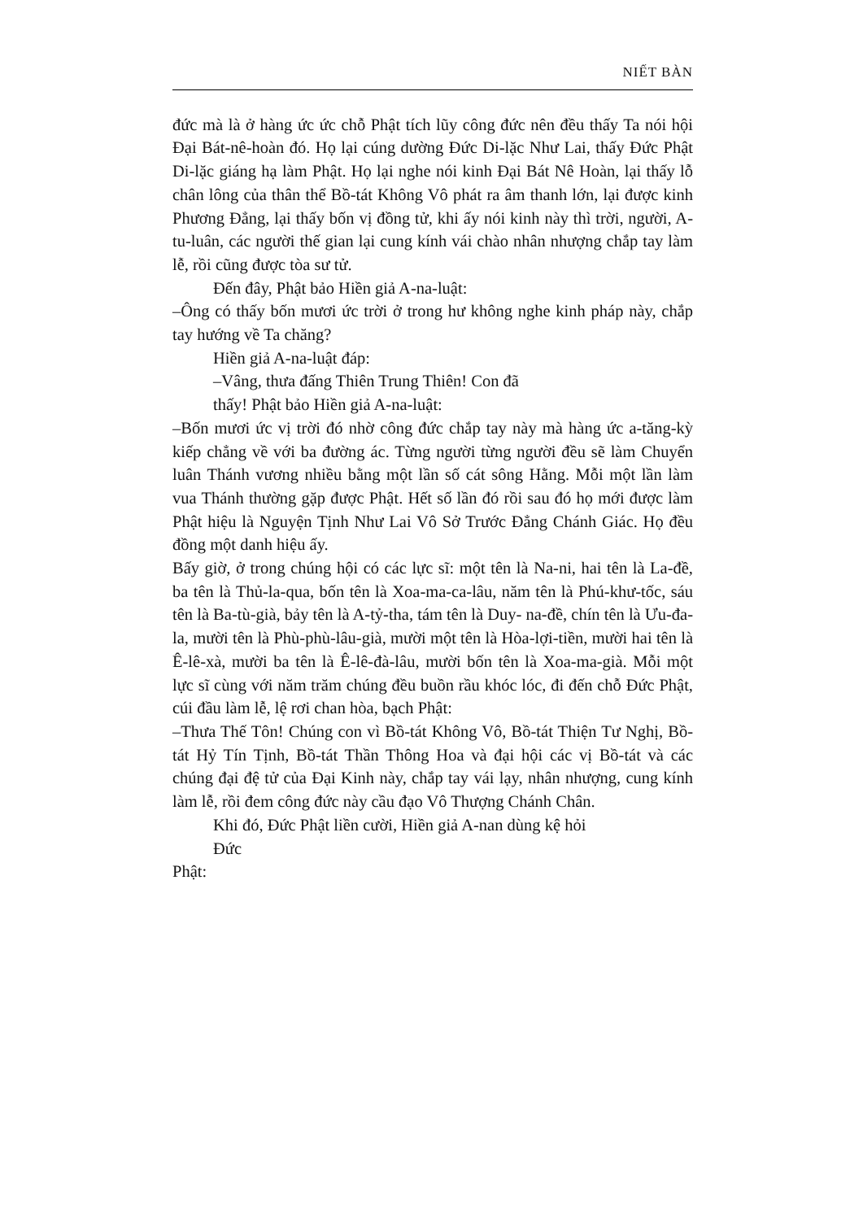NIẾT BÀN
đức mà là ở hàng ức ức chỗ Phật tích lũy công đức nên đều thấy Ta nói hội Đại Bát-nê-hoàn đó. Họ lại cúng dường Đức Di-lặc Như Lai, thấy Đức Phật Di-lặc giáng hạ làm Phật. Họ lại nghe nói kinh Đại Bát Nê Hoàn, lại thấy lỗ chân lông của thân thể Bồ-tát Không Vô phát ra âm thanh lớn, lại được kinh Phương Đẳng, lại thấy bốn vị đồng tử, khi ấy nói kinh này thì trời, người, A-tu-luân, các người thế gian lại cung kính vái chào nhân nhượng chắp tay làm lễ, rồi cũng được tòa sư tử.
Đến đây, Phật bảo Hiền giả A-na-luật:
–Ông có thấy bốn mươi ức trời ở trong hư không nghe kinh pháp này, chắp tay hướng về Ta chăng?
Hiền giả A-na-luật đáp:
–Vâng, thưa đấng Thiên Trung Thiên! Con đã
thấy! Phật bảo Hiền giả A-na-luật:
–Bốn mươi ức vị trời đó nhờ công đức chắp tay này mà hàng ức a-tăng-kỳ kiếp chẳng về với ba đường ác. Từng người từng người đều sẽ làm Chuyển luân Thánh vương nhiều bằng một lần số cát sông Hằng. Mỗi một lần làm vua Thánh thường gặp được Phật. Hết số lần đó rồi sau đó họ mới được làm Phật hiệu là Nguyện Tịnh Như Lai Vô Sở Trước Đẳng Chánh Giác. Họ đều đồng một danh hiệu ấy.
Bấy giờ, ở trong chúng hội có các lực sĩ: một tên là Na-ni, hai tên là La-đề, ba tên là Thủ-la-qua, bốn tên là Xoa-ma-ca-lâu, năm tên là Phú-khư-tốc, sáu tên là Ba-tù-già, bảy tên là A-tỷ-tha, tám tên là Duy- na-đề, chín tên là Ưu-đa-la, mười tên là Phù-phù-lâu-già, mười một tên là Hòa-lợi-tiền, mười hai tên là Ê-lê-xà, mười ba tên là Ê-lê-đà-lâu, mười bốn tên là Xoa-ma-già. Mỗi một lực sĩ cùng với năm trăm chúng đều buồn rầu khóc lóc, đi đến chỗ Đức Phật, cúi đầu làm lễ, lệ rơi chan hòa, bạch Phật:
–Thưa Thế Tôn! Chúng con vì Bồ-tát Không Vô, Bồ-tát Thiện Tư Nghị, Bồ-tát Hỷ Tín Tịnh, Bồ-tát Thần Thông Hoa và đại hội các vị Bồ-tát và các chúng đại đệ tử của Đại Kinh này, chắp tay vái lạy, nhân nhượng, cung kính làm lễ, rồi đem công đức này cầu đạo Vô Thượng Chánh Chân.
Khi đó, Đức Phật liền cười, Hiền giả A-nan dùng kệ hỏi
Đức
Phật: